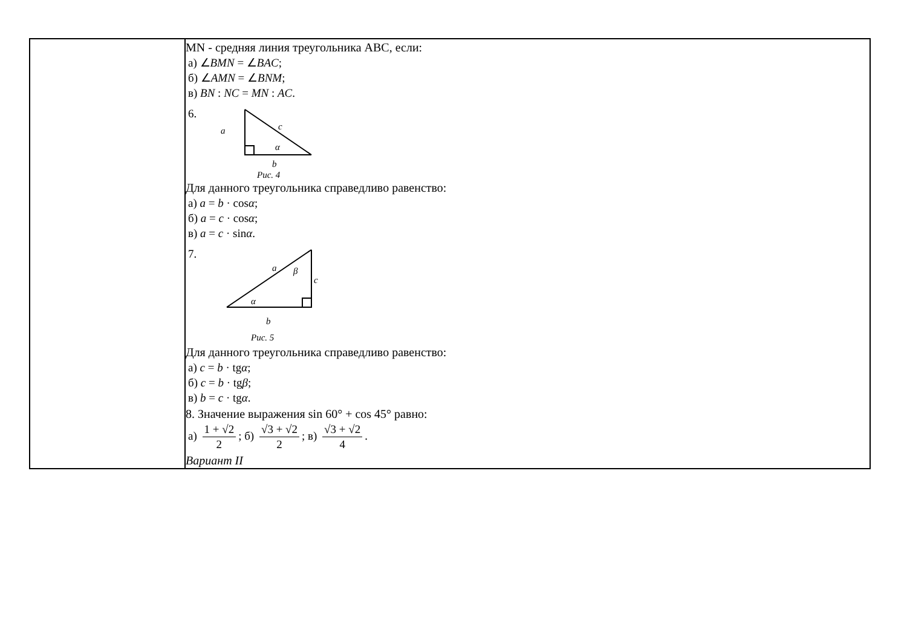| | MN - средняя линия треугольника ABC, если: а) ∠ BMN = ∠ BAC ; б) ∠ AMN = ∠ BNM ; в) BN : NC = MN : AC . 6. a c α b Рис. 4 Для данного треугольника справедливо равенство: а) a = b · cos α ; б) a = c · cos α ; в) a = c · sin α . 7. a β c α b Рис. 5 Для данного треугольника справедливо равенство: а) c = b · tg α ; б) c = b · tg β ; в) b = c · tg α . 8. Значение выражения sin 60° + cos 45° равно: а) 1 + √2 2 ; б) √3 + √2 2 ; в) √3 + √2 4 . Вариант II |